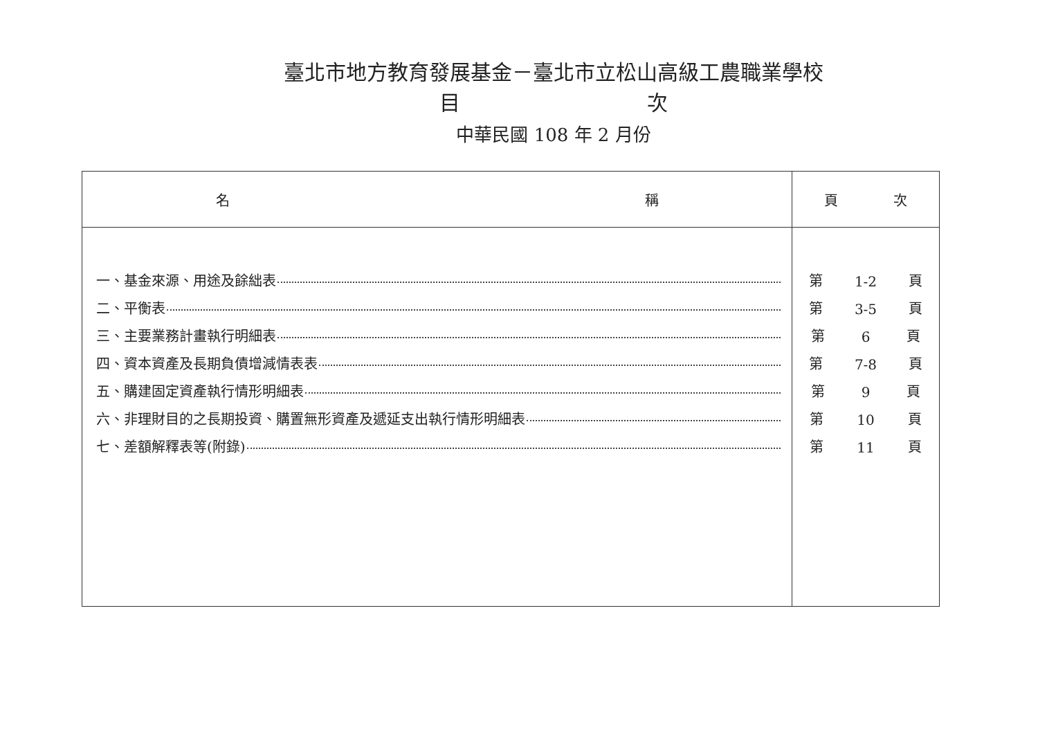臺北市地方教育發展基金－臺北市立松山高級工農職業學校
目 次
中華民國 108 年 2 月份
| 名 稱 | 頁 次 |
| --- | --- |
| 一、基金來源、用途及餘絀表 二、平衡表 三、主要業務計畫執行明細表 四、資本資產及長期負債增減情表表 五、購建固定資產執行情形明細表 六、非理財目的之長期投資、購置無形資產及遞延支出執行情形明細表 七、差額解釋表等(附錄) | 第 1-2 頁 第 3-5 頁 第 6 頁 第 7-8 頁 第 9 頁 第 10 頁 第 11 頁 |